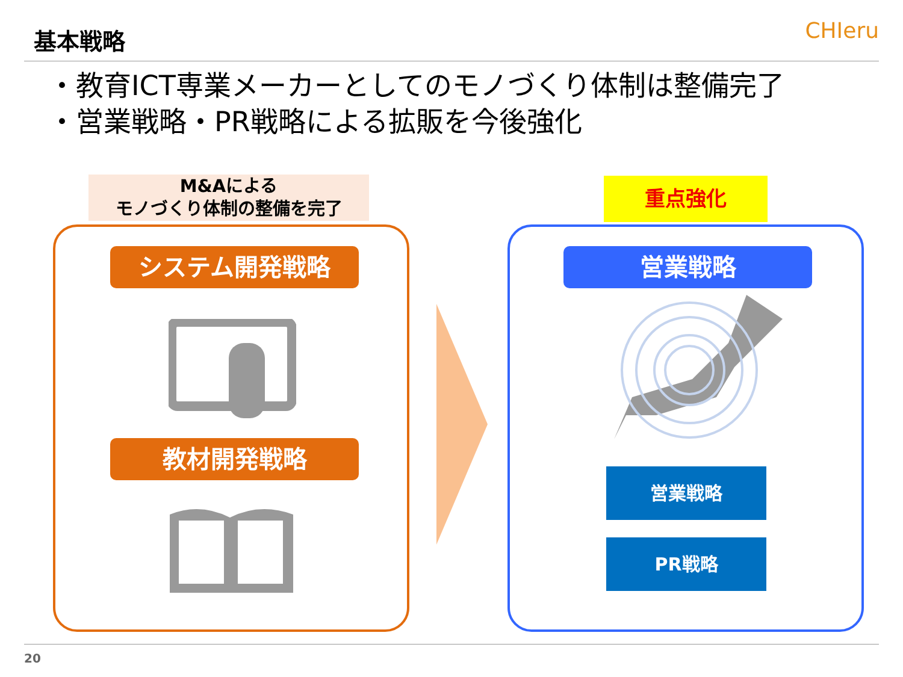基本戦略 CHIeru
・教育ICT専業メーカーとしてのモノづくり体制は整備完了
・営業戦略・PR戦略による拡販を今後強化
M&Aによる
モノづくり体制の整備を完了
重点強化
システム開発戦略
教材開発戦略
営業戦略
営業戦略
PR戦略
20